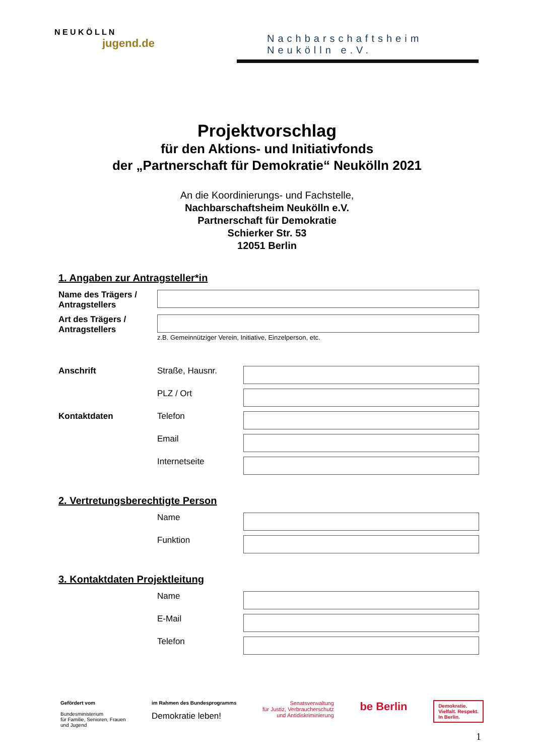N E U K Ö L L N
jugend.de
Nachbarschaftsheim Neukölln e.V.
Projektvorschlag
für den Aktions- und Initiativfonds
der „Partnerschaft für Demokratie“ Neukölln 2021
An die Koordinierungs- und Fachstelle,
Nachbarschaftsheim Neukölln e.V.
Partnerschaft für Demokratie
Schierker Str. 53
12051 Berlin
1. Angaben zur Antragsteller*in
Name des Trägers / Antragstellers
Art des Trägers / Antragstellers
z.B. Gemeinnütziger Verein, Initiative, Einzelperson, etc.
Anschrift Straße, Hausnr.
PLZ / Ort
Kontaktdaten Telefon
Email
Internetseite
2. Vertretungsberechtigte Person
Name
Funktion
3. Kontaktdaten Projektleitung
Name
E-Mail
Telefon
Gefördert vom
Bundesministerium
für Familie, Senioren, Frauen
und Jugend
im Rahmen des Bundesprogramms
Demokratie leben!
Senatsverwaltung
für Justiz, Verbraucherschutz
und Antidiskriminierung
be Berlin
Demokratie.
Vielfalt. Respekt.
In Berlin.
1